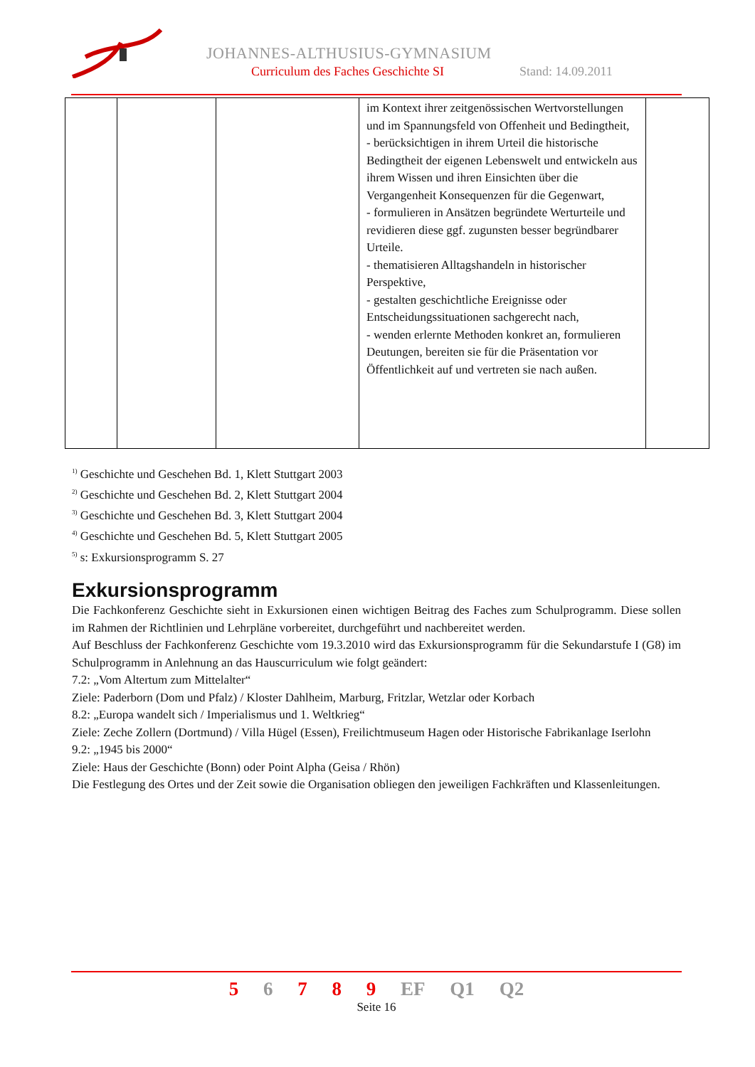JOHANNES-ALTHUSIUS-GYMNASIUM
Curriculum des Faches Geschichte SI
Stand: 14.09.2011
| | | | im Kontext ihrer zeitgenössischen Wertvorstellungen und im Spannungsfeld von Offenheit und Bedingtheit, - berücksichtigen in ihrem Urteil die historische Bedingtheit der eigenen Lebenswelt und entwickeln aus ihrem Wissen und ihren Einsichten über die Vergangenheit Konsequenzen für die Gegenwart, - formulieren in Ansätzen begründete Werturteile und revidieren diese ggf. zugunsten besser begründbarer Urteile. - thematisieren Alltagshandeln in historischer Perspektive, - gestalten geschichtliche Ereignisse oder Entscheidungssituationen sachgerecht nach, - wenden erlernte Methoden konkret an, formulieren Deutungen, bereiten sie für die Präsentation vor Öffentlichkeit auf und vertreten sie nach außen. | |
<sup>1)</sup> Geschichte und Geschehen Bd. 1, Klett Stuttgart 2003
<sup>2)</sup> Geschichte und Geschehen Bd. 2, Klett Stuttgart 2004
<sup>3)</sup> Geschichte und Geschehen Bd. 3, Klett Stuttgart 2004
<sup>4)</sup> Geschichte und Geschehen Bd. 5, Klett Stuttgart 2005
<sup>5)</sup> s: Exkursionsprogramm S. 27
Exkursionsprogramm
Die Fachkonferenz Geschichte sieht in Exkursionen einen wichtigen Beitrag des Faches zum Schulprogramm. Diese sollen im Rahmen der Richtlinien und Lehrpläne vorbereitet, durchgeführt und nachbereitet werden.
Auf Beschluss der Fachkonferenz Geschichte vom 19.3.2010 wird das Exkursionsprogramm für die Sekundarstufe I (G8) im Schulprogramm in Anlehnung an das Hauscurriculum wie folgt geändert:
7.2: „Vom Altertum zum Mittelalter“
Ziele: Paderborn (Dom und Pfalz) / Kloster Dahlheim, Marburg, Fritzlar, Wetzlar oder Korbach
8.2: „Europa wandelt sich / Imperialismus und 1. Weltkrieg“
Ziele: Zeche Zollern (Dortmund) / Villa Hügel (Essen), Freilichtmuseum Hagen oder Historische Fabrikanlage Iserlohn
9.2: „1945 bis 2000“
Ziele: Haus der Geschichte (Bonn) oder Point Alpha (Geisa / Rhön)
Die Festlegung des Ortes und der Zeit sowie die Organisation obliegen den jeweiligen Fachkräften und Klassenleitungen.
5 6 7 8 9 EF Q1 Q2
Seite 16